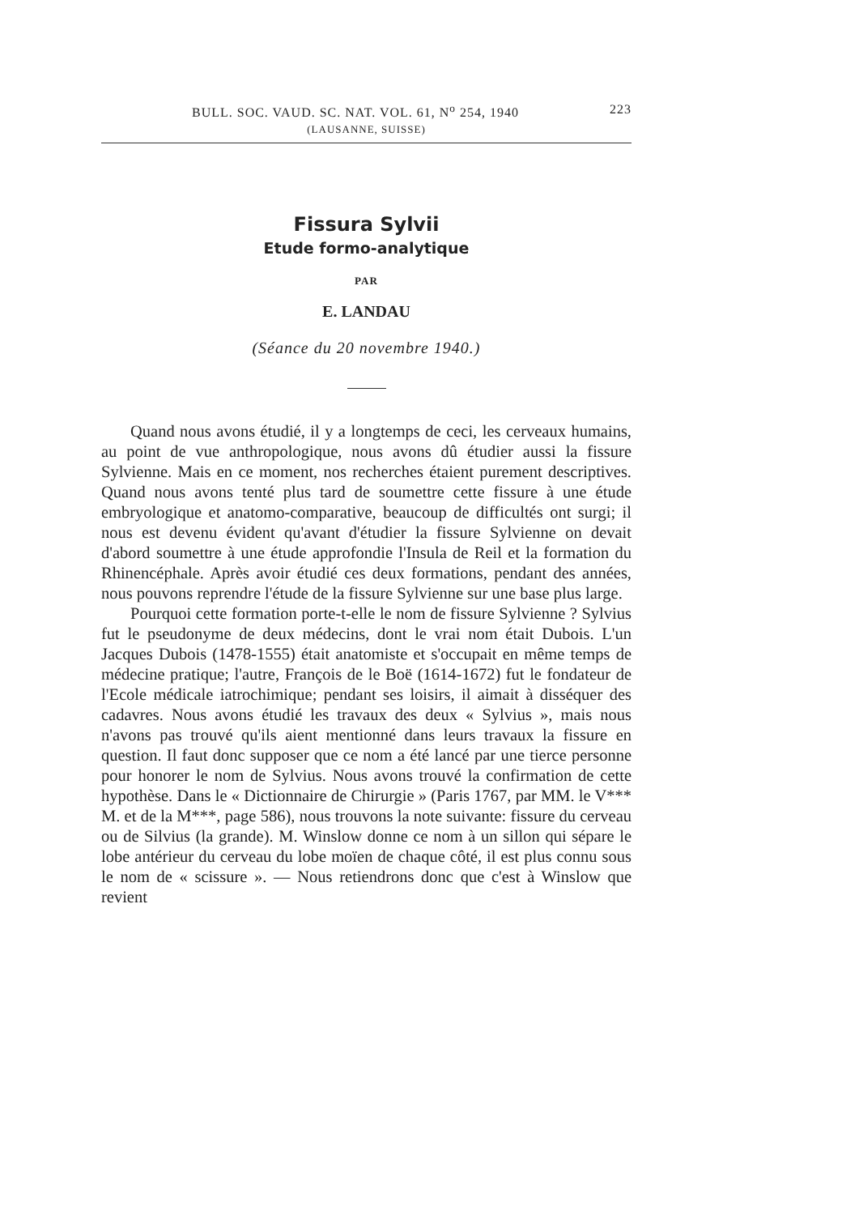BULL. SOC. VAUD. SC. NAT. VOL. 61, N<sup>o</sup> 254, 1940 223
(LAUSANNE, SUISSE)
Fissura Sylvii
Etude formo-analytique
PAR
E. LANDAU
(Séance du 20 novembre 1940.)
Quand nous avons étudié, il y a longtemps de ceci, les cerveaux humains, au point de vue anthropologique, nous avons dû étudier aussi la fissure Sylvienne. Mais en ce moment, nos recherches étaient purement descriptives. Quand nous avons tenté plus tard de soumettre cette fissure à une étude embryologique et anatomo-comparative, beaucoup de difficultés ont surgi; il nous est devenu évident qu'avant d'étudier la fissure Sylvienne on devait d'abord soumettre à une étude approfondie l'Insula de Reil et la formation du Rhinencéphale. Après avoir étudié ces deux formations, pendant des années, nous pouvons reprendre l'étude de la fissure Sylvienne sur une base plus large.
Pourquoi cette formation porte-t-elle le nom de fissure Sylvienne ? Sylvius fut le pseudonyme de deux médecins, dont le vrai nom était Dubois. L'un Jacques Dubois (1478-1555) était anatomiste et s'occupait en même temps de médecine pratique; l'autre, François de le Boë (1614-1672) fut le fondateur de l'Ecole médicale iatrochimique; pendant ses loisirs, il aimait à disséquer des cadavres. Nous avons étudié les travaux des deux « Sylvius », mais nous n'avons pas trouvé qu'ils aient mentionné dans leurs travaux la fissure en question. Il faut donc supposer que ce nom a été lancé par une tierce personne pour honorer le nom de Sylvius. Nous avons trouvé la confirmation de cette hypothèse. Dans le « Dictionnaire de Chirurgie » (Paris 1767, par MM. le V*** M. et de la M***, page 586), nous trouvons la note suivante: fissure du cerveau ou de Silvius (la grande). M. Winslow donne ce nom à un sillon qui sépare le lobe antérieur du cerveau du lobe moïen de chaque côté, il est plus connu sous le nom de « scissure ». — Nous retiendrons donc que c'est à Winslow que revient